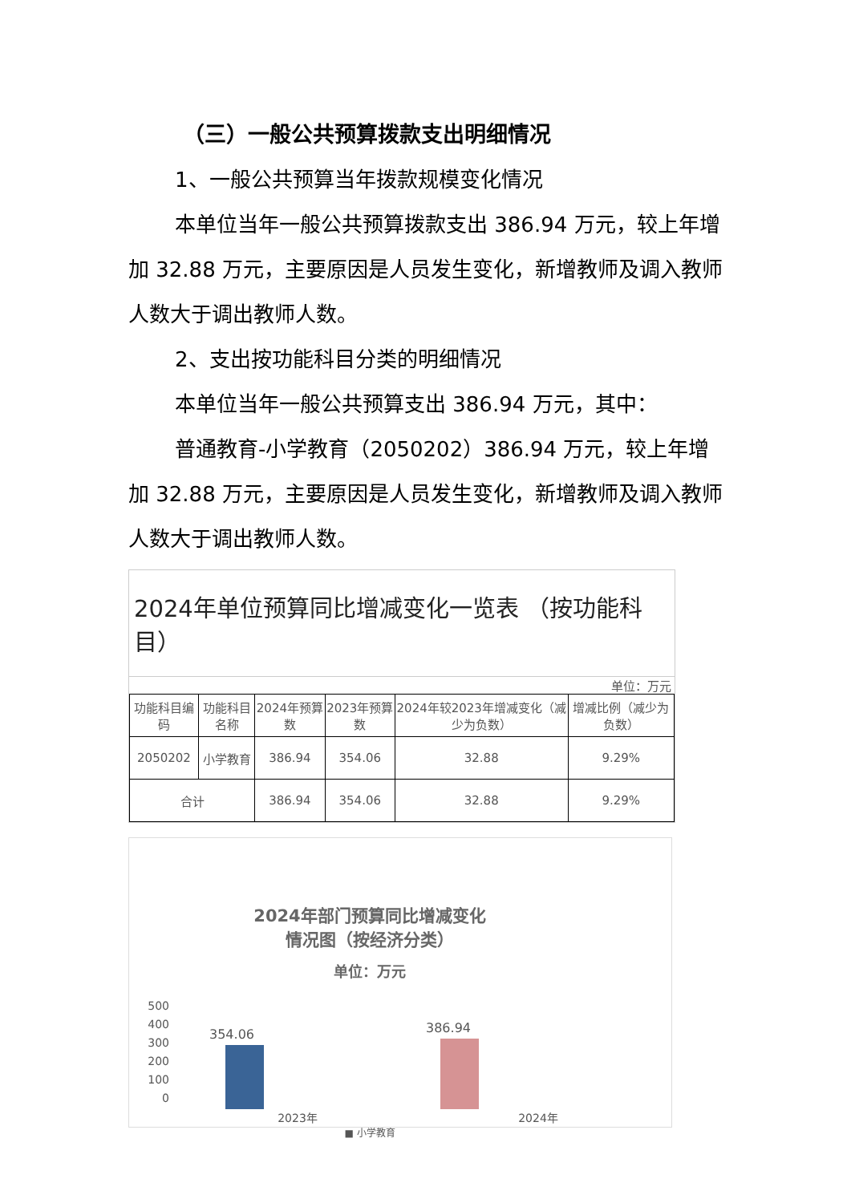（三）一般公共预算拨款支出明细情况
1、一般公共预算当年拨款规模变化情况
本单位当年一般公共预算拨款支出 386.94 万元，较上年增加 32.88 万元，主要原因是人员发生变化，新增教师及调入教师人数大于调出教师人数。
2、支出按功能科目分类的明细情况
本单位当年一般公共预算支出 386.94 万元，其中：
普通教育-小学教育（2050202）386.94 万元，较上年增加 32.88 万元，主要原因是人员发生变化，新增教师及调入教师人数大于调出教师人数。
2024年单位预算同比增减变化一览表 （按功能科目）
单位：万元
| 功能科目编码 | 功能科目名称 | 2024年预算数 | 2023年预算数 | 2024年较2023年增减变化（减少为负数） | 增减比例（减少为负数） |
| --- | --- | --- | --- | --- | --- |
| 2050202 | 小学教育 | 386.94 | 354.06 | 32.88 | 9.29% |
| 合计 | | 386.94 | 354.06 | 32.88 | 9.29% |
2024年部门预算同比增减变化
情况图（按经济分类）
单位：万元
500
400
300
200
100
0
354.06 386.94
2023年 2024年
■ 小学教育